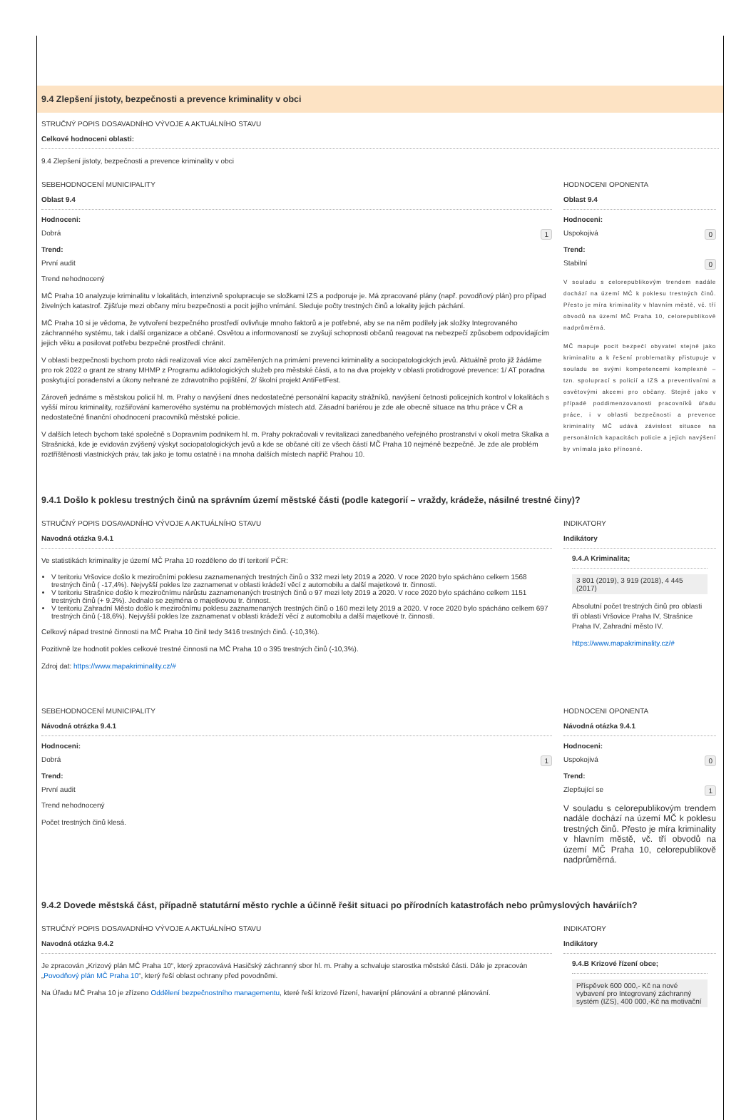9.4 Zlepšení jistoty, bezpečnosti a prevence kriminality v obci
STRUČNÝ POPIS DOSAVADNÍHO VÝVOJE A AKTUÁLNÍHO STAVU
Celkové hodnoceni oblasti:
9.4 Zlepšení jistoty, bezpečnosti a prevence kriminality v obci
SEBEHODNOCENÍ MUNICIPALITY
Oblast 9.4
Hodnoceni:
Dobrá 1
Trend:
První audit
Trend nehodnocený
MČ Praha 10 analyzuje kriminalitu v lokalitách, intenzivně spolupracuje se složkami IZS a podporuje je. Má zpracované plány (např. povodňový plán) pro případ živelných katastrof. Zjišťuje mezi občany míru bezpečnosti a pocit jejího vnímání. Sleduje počty trestných činů a lokality jejich páchání.
MČ Praha 10 si je vědoma, že vytvoření bezpečného prostředí ovlivňuje mnoho faktorů a je potřebné, aby se na něm podílely jak složky Integrovaného záchranného systému, tak i další organizace a občané. Osvětou a informovaností se zvyšují schopnosti občanů reagovat na nebezpečí způsobem odpovídajícím jejich věku a posilovat potřebu bezpečné prostředí chránit.
V oblasti bezpečnosti bychom proto rádi realizovali více akcí zaměřených na primární prevenci kriminality a sociopatologických jevů. Aktuálně proto již žádáme pro rok 2022 o grant ze strany MHMP z Programu adiktologických služeb pro městské části, a to na dva projekty v oblasti protidrogové prevence: 1/ AT poradna poskytující poradenství a úkony nehrané ze zdravotního pojištění, 2/ školní projekt AntiFetFest.
Zároveň jednáme s městskou policií hl. m. Prahy o navýšení dnes nedostatečné personální kapacity strážníků, navýšení četnosti policejních kontrol v lokalitách s vyšší mírou kriminality, rozšiřování kamerového systému na problémových místech atd. Zásadní bariérou je zde ale obecně situace na trhu práce v ČR a nedostatečné finanční ohodnocení pracovníků městské policie.
V dalších letech bychom také společně s Dopravním podnikem hl. m. Prahy pokračovali v revitalizaci zanedbaného veřejného prostranství v okolí metra Skalka a Strašnická, kde je evidován zvýšený výskyt sociopatologických jevů a kde se občané cítí ze všech částí MČ Praha 10 nejméně bezpečně. Je zde ale problém roztříštěnosti vlastnických práv, tak jako je tomu ostatně i na mnoha dalších místech napříč Prahou 10.
HODNOCENI OPONENTA
Oblast 9.4
Hodnoceni:
Uspokojivá 0
Trend:
Stabilní 0
V souladu s celorepublikovým trendem nadále dochází na území MČ k poklesu trestných činů. Přesto je míra kriminality v hlavním městě, vč. tří obvodů na území MČ Praha 10, celorepublikově nadprůměrná.
MČ mapuje pocit bezpečí obyvatel stejně jako kriminalitu a k řešení problematiky přistupuje v souladu se svými kompetencemi komplexně – tzn. spoluprací s policií a IZS a preventivními a osvětovými akcemi pro občany. Stejně jako v případě poddimenzovanosti pracovníků úřadu práce, i v oblasti bezpečnosti a prevence kriminality MČ udává závislost situace na personálních kapacitách policie a jejich navýšení by vnímala jako přínosné.
9.4.1 Došlo k poklesu trestných činů na správním území městské části (podle kategorií – vraždy, krádeže, násilné trestné činy)?
STRUČNÝ POPIS DOSAVADNÍHO VÝVOJE A AKTUÁLNÍHO STAVU
Navodná otázka 9.4.1
Ve statistikách kriminality je území MČ Praha 10 rozděleno do tří teritorií PČR:
V teritoriu Vršovice došlo k meziročními poklesu zaznamenaných trestných činů o 332 mezi lety 2019 a 2020. V roce 2020 bylo spácháno celkem 1568 trestných činů ( -17,4%). Nejvyšší pokles lze zaznamenat v oblasti krádeží věcí z automobilu a další majetkové tr. činnosti.
V teritoriu Strašnice došlo k meziročnímu nárůstu zaznamenaných trestných činů o 97 mezi lety 2019 a 2020. V roce 2020 bylo spácháno celkem 1151 trestných činů (+ 9.2%). Jednalo se zejména o majetkovou tr. činnost.
V teritoriu Zahradní Město došlo k meziročnímu poklesu zaznamenaných trestných činů o 160 mezi lety 2019 a 2020. V roce 2020 bylo spácháno celkem 697 trestných činů (-18,6%). Nejvyšší pokles lze zaznamenat v oblasti krádeží věcí z automobilu a další majetkové tr. činnosti.
Celkový nápad trestné činnosti na MČ Praha 10 činil tedy 3416 trestných činů. (-10,3%).
Pozitivně lze hodnotit pokles celkové trestné činnosti na MČ Praha 10 o 395 trestných činů (-10,3%).
Zdroj dat: https://www.mapakriminality.cz/#
INDIKATORY
Indikátory
9.4.A Kriminalita;
3 801 (2019), 3 919 (2018), 4 445 (2017)
Absolutní počet trestných činů pro oblasti tří oblasti Vršovice Praha IV, Strašnice Praha IV, Zahradní město IV.
https://www.mapakriminality.cz/#
SEBEHODNOCENÍ MUNICIPALITY
Návodná otrázka 9.4.1
Hodnoceni:
Dobrá 1
Trend:
První audit
Trend nehodnocený
Počet trestných činů klesá.
HODNOCENI OPONENTA
Návodná otázka 9.4.1
Hodnoceni:
Uspokojivá 0
Trend:
Zlepšující se 1
V souladu s celorepublikovým trendem nadále dochází na území MČ k poklesu trestných činů. Přesto je míra kriminality v hlavním městě, vč. tří obvodů na území MČ Praha 10, celorepublikově nadprůměrná.
9.4.2 Dovede městská část, případně statutární město rychle a účinně řešit situaci po přírodních katastrofách nebo průmyslových haváriích?
STRUČNÝ POPIS DOSAVADNÍHO VÝVOJE A AKTUÁLNÍHO STAVU
Navodná otázka 9.4.2
Je zpracován „Krizový plán MČ Praha 10“, který zpracovává Hasičský záchranný sbor hl. m. Prahy a schvaluje starostka městské části. Dále je zpracován „Povodňový plán MČ Praha 10“, který řeší oblast ochrany před povodněmi.
Na Úřadu MČ Praha 10 je zřízeno Oddělení bezpečnostního managementu, které řeší krizové řízení, havarijní plánování a obranné plánování.
INDIKATORY
Indikátory
9.4.B Krizové řízení obce;
Příspěvek 600 000,- Kč na nové vybavení pro Integrovaný záchranný systém (IZS), 400 000,-Kč na motivační